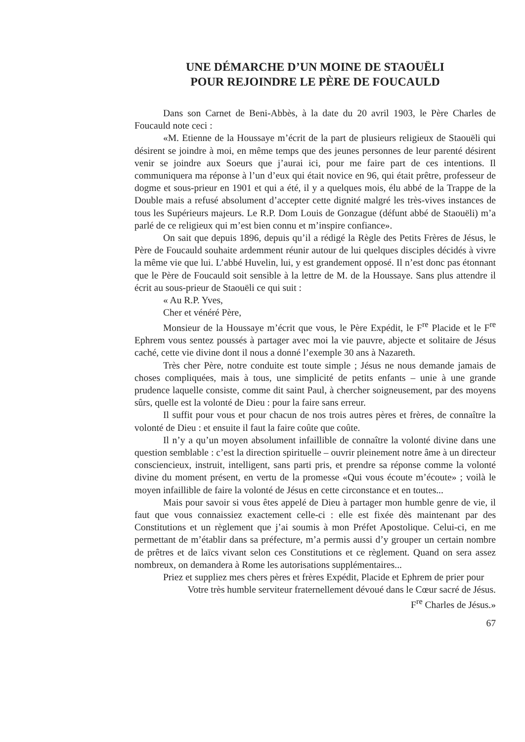UNE DÉMARCHE D’UN MOINE DE STAOUËLI
POUR REJOINDRE LE PÈRE DE FOUCAULD
Dans son Carnet de Beni-Abbès, à la date du 20 avril 1903, le Père Charles de Foucauld note ceci :
«M. Etienne de la Houssaye m’écrit de la part de plusieurs religieux de Staouëli qui désirent se joindre à moi, en même temps que des jeunes personnes de leur parenté désirent venir se joindre aux Soeurs que j’aurai ici, pour me faire part de ces intentions. Il communiquera ma réponse à l’un d’eux qui était novice en 96, qui était prêtre, professeur de dogme et sous-prieur en 1901 et qui a été, il y a quelques mois, élu abbé de la Trappe de la Double mais a refusé absolument d’accepter cette dignité malgré les très-vives instances de tous les Supérieurs majeurs. Le R.P. Dom Louis de Gonzague (défunt abbé de Staouëli) m’a parlé de ce religieux qui m’est bien connu et m’inspire confiance».
On sait que depuis 1896, depuis qu’il a rédigé la Règle des Petits Frères de Jésus, le Père de Foucauld souhaite ardemment réunir autour de lui quelques disciples décidés à vivre la même vie que lui. L’abbé Huvelin, lui, y est grandement opposé. Il n’est donc pas étonnant que le Père de Foucauld soit sensible à la lettre de M. de la Houssaye. Sans plus attendre il écrit au sous-prieur de Staouëli ce qui suit :
« Au R.P. Yves,
Cher et vénéré Père,
Monsieur de la Houssaye m’écrit que vous, le Père Expédit, le F<sup>re</sup> Placide et le F<sup>re</sup> Ephrem vous sentez poussés à partager avec moi la vie pauvre, abjecte et solitaire de Jésus caché, cette vie divine dont il nous a donné l’exemple 30 ans à Nazareth.
Très cher Père, notre conduite est toute simple ; Jésus ne nous demande jamais de choses compliquées, mais à tous, une simplicité de petits enfants – unie à une grande prudence laquelle consiste, comme dit saint Paul, à chercher soigneusement, par des moyens sûrs, quelle est la volonté de Dieu : pour la faire sans erreur.
Il suffit pour vous et pour chacun de nos trois autres pères et frères, de connaître la volonté de Dieu : et ensuite il faut la faire coûte que coûte.
Il n’y a qu’un moyen absolument infaillible de connaître la volonté divine dans une question semblable : c’est la direction spirituelle – ouvrir pleinement notre âme à un directeur consciencieux, instruit, intelligent, sans parti pris, et prendre sa réponse comme la volonté divine du moment présent, en vertu de la promesse «Qui vous écoute m’écoute» ; voilà le moyen infaillible de faire la volonté de Jésus en cette circonstance et en toutes...
Mais pour savoir si vous êtes appelé de Dieu à partager mon humble genre de vie, il faut que vous connaissiez exactement celle-ci : elle est fixée dès maintenant par des Constitutions et un règlement que j’ai soumis à mon Préfet Apostolique. Celui-ci, en me permettant de m’établir dans sa préfecture, m’a permis aussi d’y grouper un certain nombre de prêtres et de laïcs vivant selon ces Constitutions et ce règlement. Quand on sera assez nombreux, on demandera à Rome les autorisations supplémentaires...
Priez et suppliez mes chers pères et frères Expédit, Placide et Ephrem de prier pour
Votre très humble serviteur fraternellement dévoué dans le Cœur sacré de Jésus.
F<sup>re</sup> Charles de Jésus.»
67